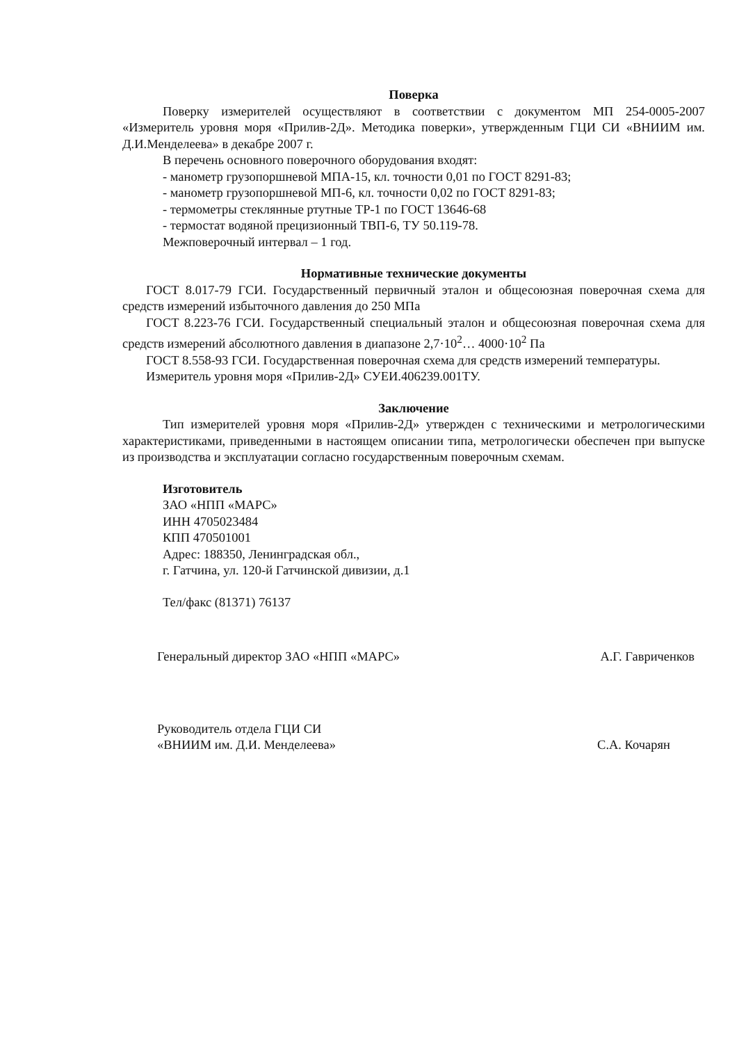Поверка
Поверку измерителей осуществляют в соответствии с документом МП 254-0005-2007 «Измеритель уровня моря «Прилив-2Д». Методика поверки», утвержденным ГЦИ СИ «ВНИИМ им. Д.И.Менделеева» в декабре 2007 г.
В перечень основного поверочного оборудования входят:
- манометр грузопоршневой МПА-15, кл. точности 0,01 по ГОСТ 8291-83;
- манометр грузопоршневой МП-6, кл. точности 0,02 по ГОСТ 8291-83;
- термометры стеклянные ртутные ТР-1 по ГОСТ 13646-68
- термостат водяной прецизионный ТВП-6, ТУ 50.119-78.
Межповерочный интервал – 1 год.
Нормативные технические документы
ГОСТ 8.017-79 ГСИ. Государственный первичный эталон и общесоюзная поверочная схема для средств измерений избыточного давления до 250 МПа
ГОСТ 8.223-76 ГСИ. Государственный специальный эталон и общесоюзная поверочная схема для средств измерений абсолютного давления в диапазоне 2,7·10<sup>2</sup>… 4000·10<sup>2</sup> Па
ГОСТ 8.558-93 ГСИ. Государственная поверочная схема для средств измерений температуры.
Измеритель уровня моря «Прилив-2Д» СУЕИ.406239.001ТУ.
Заключение
Тип измерителей уровня моря «Прилив-2Д» утвержден с техническими и метрологическими характеристиками, приведенными в настоящем описании типа, метрологически обеспечен при выпуске из производства и эксплуатации согласно государственным поверочным схемам.
Изготовитель
ЗАО «НПП «МАРС»
ИНН 4705023484
КПП 470501001
Адрес: 188350, Ленинградская обл.,
г. Гатчина, ул. 120-й Гатчинской дивизии, д.1
Тел/факс (81371) 76137
Генеральный директор ЗАО «НПП «МАРС» А.Г. Гавриченков
Руководитель отдела ГЦИ СИ
«ВНИИМ им. Д.И. Менделеева» С.А. Кочарян